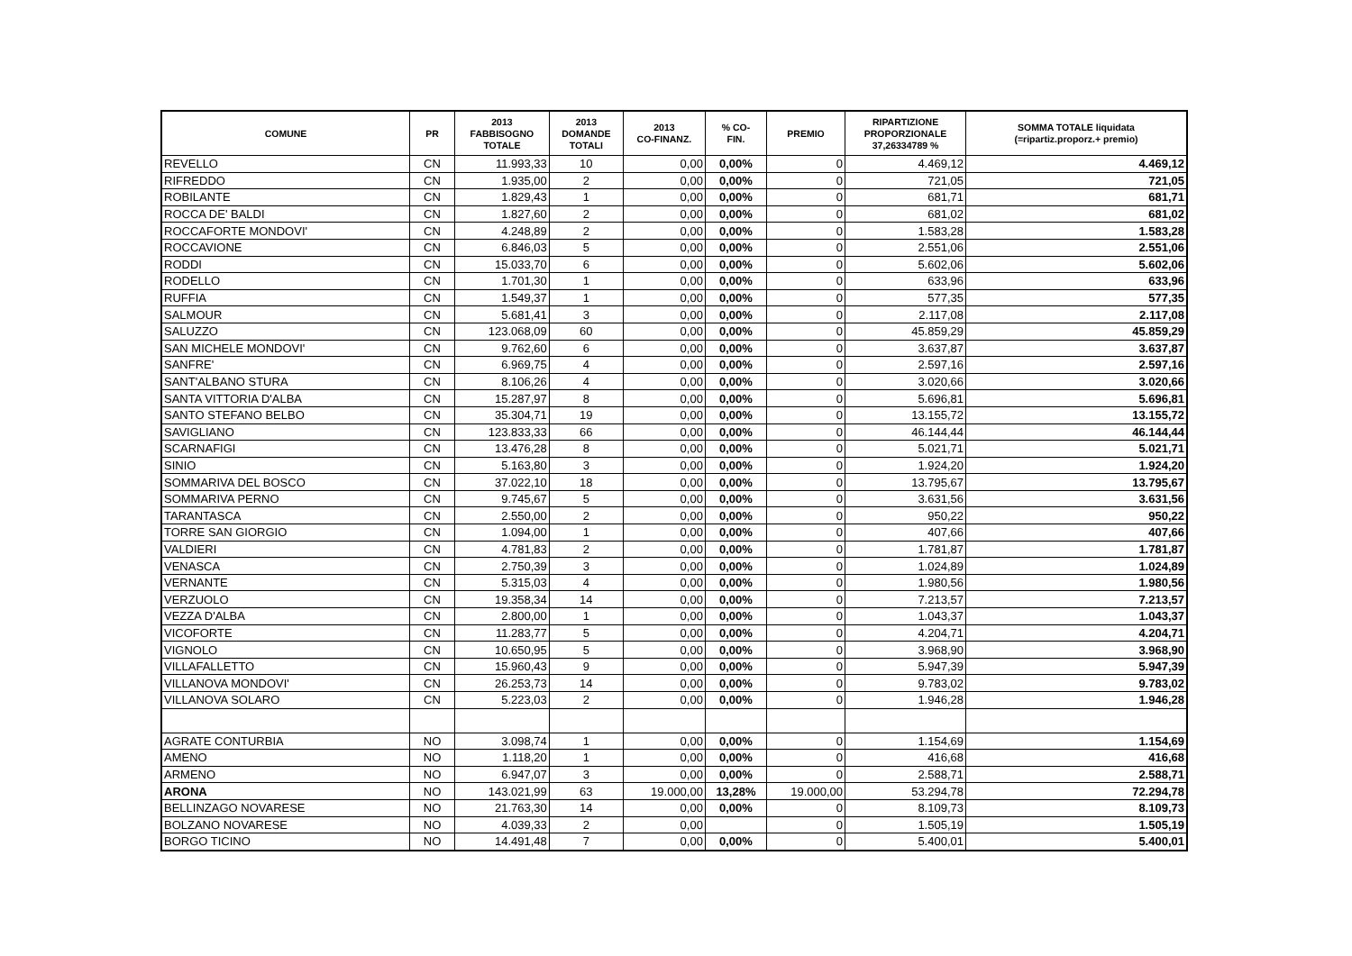| COMUNE | PR | 2013 FABBISOGNO TOTALE | 2013 DOMANDE TOTALI | 2013 CO-FINANZ. | % CO- FIN. | PREMIO | RIPARTIZIONE PROPORZIONALE 37,26334789 % | SOMMA TOTALE liquidata (=ripartiz.proporz.+ premio) |
| --- | --- | --- | --- | --- | --- | --- | --- | --- |
| REVELLO | CN | 11.993,33 | 10 | 0,00 | 0,00% | 0 | 4.469,12 | 4.469,12 |
| RIFREDDO | CN | 1.935,00 | 2 | 0,00 | 0,00% | 0 | 721,05 | 721,05 |
| ROBILANTE | CN | 1.829,43 | 1 | 0,00 | 0,00% | 0 | 681,71 | 681,71 |
| ROCCA DE' BALDI | CN | 1.827,60 | 2 | 0,00 | 0,00% | 0 | 681,02 | 681,02 |
| ROCCAFORTE MONDOVI' | CN | 4.248,89 | 2 | 0,00 | 0,00% | 0 | 1.583,28 | 1.583,28 |
| ROCCAVIONE | CN | 6.846,03 | 5 | 0,00 | 0,00% | 0 | 2.551,06 | 2.551,06 |
| RODDI | CN | 15.033,70 | 6 | 0,00 | 0,00% | 0 | 5.602,06 | 5.602,06 |
| RODELLO | CN | 1.701,30 | 1 | 0,00 | 0,00% | 0 | 633,96 | 633,96 |
| RUFFIA | CN | 1.549,37 | 1 | 0,00 | 0,00% | 0 | 577,35 | 577,35 |
| SALMOUR | CN | 5.681,41 | 3 | 0,00 | 0,00% | 0 | 2.117,08 | 2.117,08 |
| SALUZZO | CN | 123.068,09 | 60 | 0,00 | 0,00% | 0 | 45.859,29 | 45.859,29 |
| SAN MICHELE MONDOVI' | CN | 9.762,60 | 6 | 0,00 | 0,00% | 0 | 3.637,87 | 3.637,87 |
| SANFRE' | CN | 6.969,75 | 4 | 0,00 | 0,00% | 0 | 2.597,16 | 2.597,16 |
| SANT'ALBANO STURA | CN | 8.106,26 | 4 | 0,00 | 0,00% | 0 | 3.020,66 | 3.020,66 |
| SANTA VITTORIA D'ALBA | CN | 15.287,97 | 8 | 0,00 | 0,00% | 0 | 5.696,81 | 5.696,81 |
| SANTO STEFANO BELBO | CN | 35.304,71 | 19 | 0,00 | 0,00% | 0 | 13.155,72 | 13.155,72 |
| SAVIGLIANO | CN | 123.833,33 | 66 | 0,00 | 0,00% | 0 | 46.144,44 | 46.144,44 |
| SCARNAFIGI | CN | 13.476,28 | 8 | 0,00 | 0,00% | 0 | 5.021,71 | 5.021,71 |
| SINIO | CN | 5.163,80 | 3 | 0,00 | 0,00% | 0 | 1.924,20 | 1.924,20 |
| SOMMARIVA DEL BOSCO | CN | 37.022,10 | 18 | 0,00 | 0,00% | 0 | 13.795,67 | 13.795,67 |
| SOMMARIVA PERNO | CN | 9.745,67 | 5 | 0,00 | 0,00% | 0 | 3.631,56 | 3.631,56 |
| TARANTASCA | CN | 2.550,00 | 2 | 0,00 | 0,00% | 0 | 950,22 | 950,22 |
| TORRE SAN GIORGIO | CN | 1.094,00 | 1 | 0,00 | 0,00% | 0 | 407,66 | 407,66 |
| VALDIERI | CN | 4.781,83 | 2 | 0,00 | 0,00% | 0 | 1.781,87 | 1.781,87 |
| VENASCA | CN | 2.750,39 | 3 | 0,00 | 0,00% | 0 | 1.024,89 | 1.024,89 |
| VERNANTE | CN | 5.315,03 | 4 | 0,00 | 0,00% | 0 | 1.980,56 | 1.980,56 |
| VERZUOLO | CN | 19.358,34 | 14 | 0,00 | 0,00% | 0 | 7.213,57 | 7.213,57 |
| VEZZA D'ALBA | CN | 2.800,00 | 1 | 0,00 | 0,00% | 0 | 1.043,37 | 1.043,37 |
| VICOFORTE | CN | 11.283,77 | 5 | 0,00 | 0,00% | 0 | 4.204,71 | 4.204,71 |
| VIGNOLO | CN | 10.650,95 | 5 | 0,00 | 0,00% | 0 | 3.968,90 | 3.968,90 |
| VILLAFALLETTO | CN | 15.960,43 | 9 | 0,00 | 0,00% | 0 | 5.947,39 | 5.947,39 |
| VILLANOVA MONDOVI' | CN | 26.253,73 | 14 | 0,00 | 0,00% | 0 | 9.783,02 | 9.783,02 |
| VILLANOVA SOLARO | CN | 5.223,03 | 2 | 0,00 | 0,00% | 0 | 1.946,28 | 1.946,28 |
| AGRATE CONTURBIA | NO | 3.098,74 | 1 | 0,00 | 0,00% | 0 | 1.154,69 | 1.154,69 |
| AMENO | NO | 1.118,20 | 1 | 0,00 | 0,00% | 0 | 416,68 | 416,68 |
| ARMENO | NO | 6.947,07 | 3 | 0,00 | 0,00% | 0 | 2.588,71 | 2.588,71 |
| ARONA | NO | 143.021,99 | 63 | 19.000,00 | 13,28% | 19.000,00 | 53.294,78 | 72.294,78 |
| BELLINZAGO NOVARESE | NO | 21.763,30 | 14 | 0,00 | 0,00% | 0 | 8.109,73 | 8.109,73 |
| BOLZANO NOVARESE | NO | 4.039,33 | 2 | 0,00 | | 0 | 1.505,19 | 1.505,19 |
| BORGO TICINO | NO | 14.491,48 | 7 | 0,00 | 0,00% | 0 | 5.400,01 | 5.400,01 |